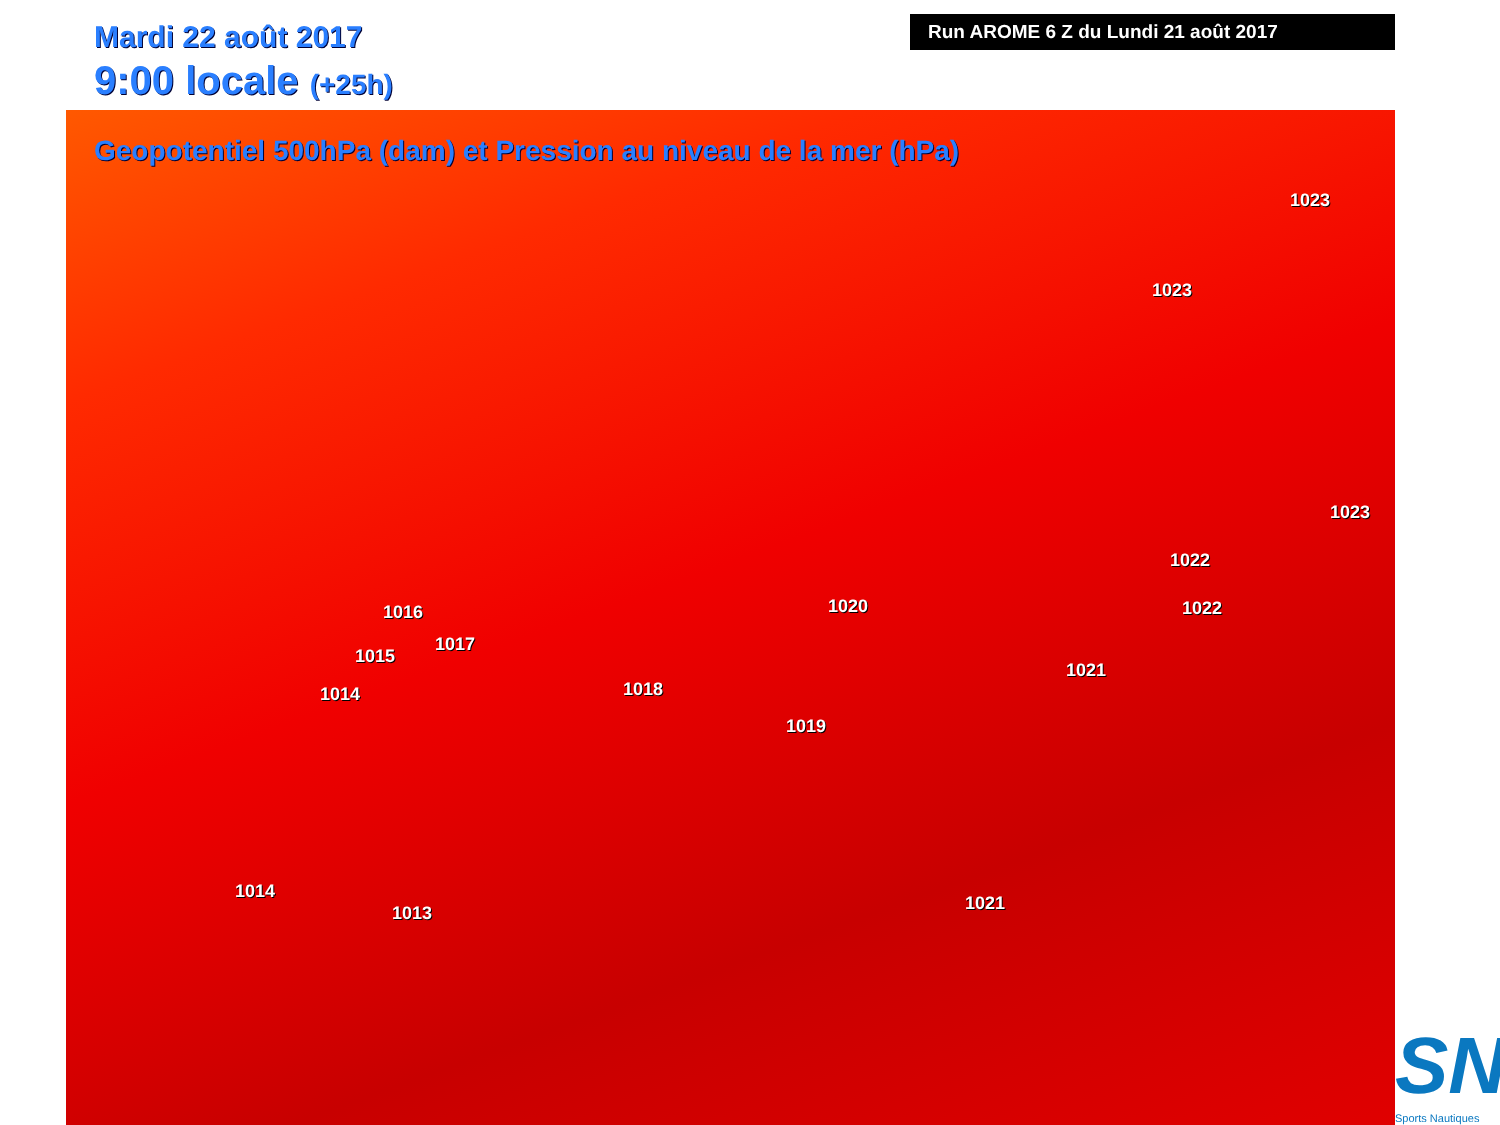Mardi 22 août 2017
9:00 locale (+25h)
Geopotentiel 500hPa (dam) et Pression au niveau de la mer (hPa)
Run AROME 6 Z du Lundi 21 août 2017
1023
1023
1023
1022
1022
1020
1021
1016
1017
1015
1014 1018
1019
1014
1013 1021
SN
Sports Nautiques